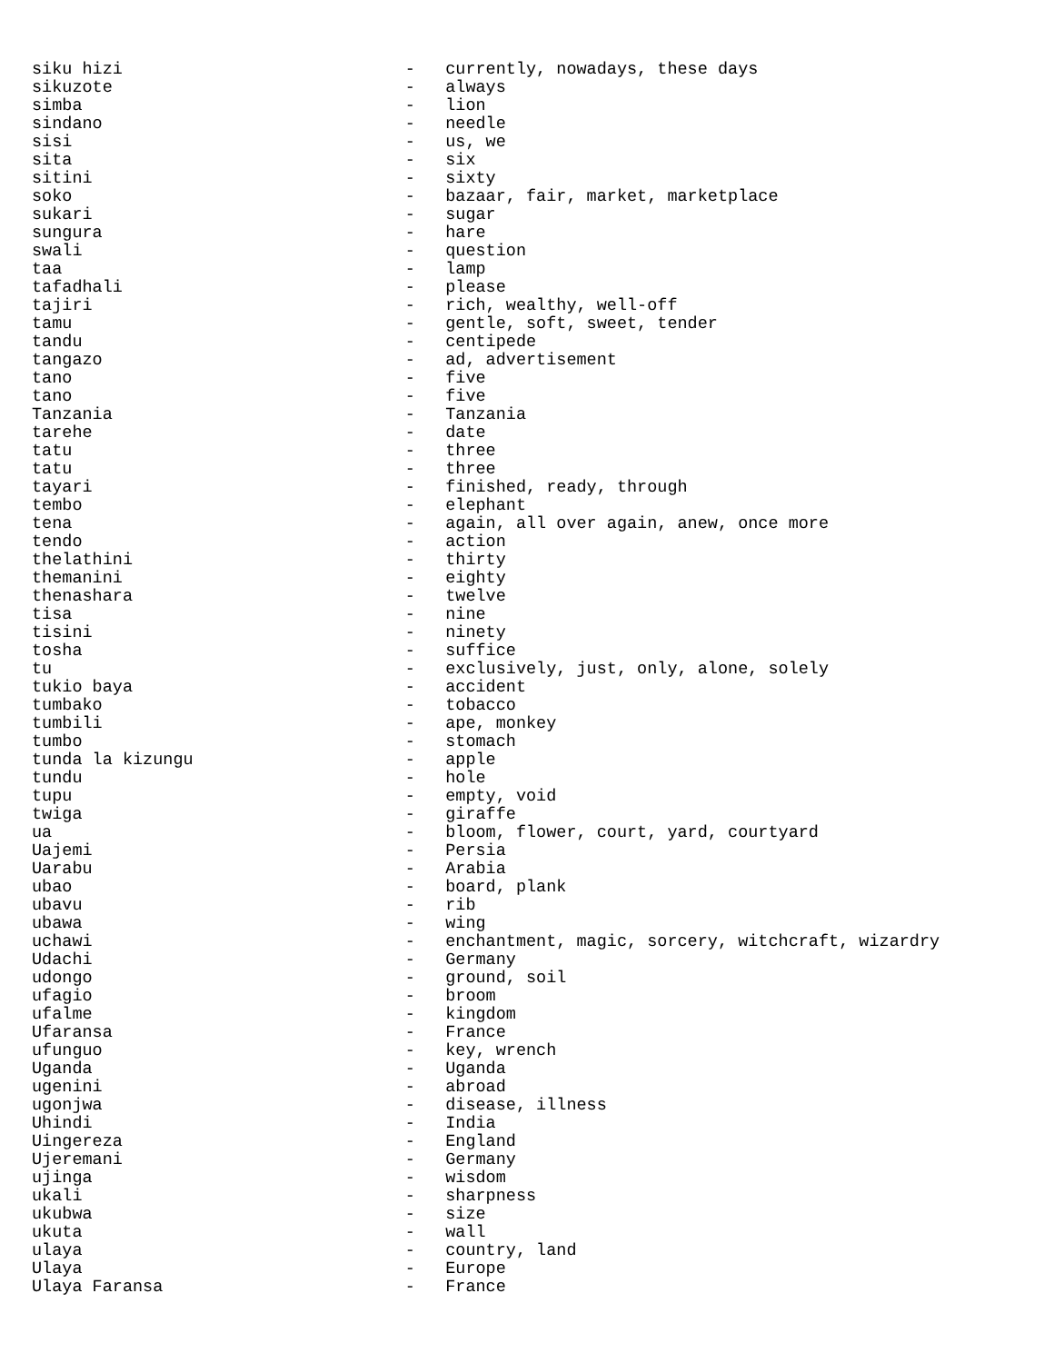siku hizi                            -   currently, nowadays, these days
sikuzote                             -   always
simba                                -   lion
sindano                              -   needle
sisi                                 -   us, we
sita                                 -   six
sitini                               -   sixty
soko                                 -   bazaar, fair, market, marketplace
sukari                               -   sugar
sungura                              -   hare
swali                                -   question
taa                                  -   lamp
tafadhali                            -   please
tajiri                               -   rich, wealthy, well-off
tamu                                 -   gentle, soft, sweet, tender
tandu                                -   centipede
tangazo                              -   ad, advertisement
tano                                 -   five
tano                                 -   five
Tanzania                             -   Tanzania
tarehe                               -   date
tatu                                 -   three
tatu                                 -   three
tayari                               -   finished, ready, through
tembo                                -   elephant
tena                                 -   again, all over again, anew, once more
tendo                                -   action
thelathini                           -   thirty
themanini                            -   eighty
thenashara                           -   twelve
tisa                                 -   nine
tisini                               -   ninety
tosha                                -   suffice
tu                                   -   exclusively, just, only, alone, solely
tukio baya                           -   accident
tumbako                              -   tobacco
tumbili                              -   ape, monkey
tumbo                                -   stomach
tunda la kizungu                     -   apple
tundu                                -   hole
tupu                                 -   empty, void
twiga                                -   giraffe
ua                                   -   bloom, flower, court, yard, courtyard
Uajemi                               -   Persia
Uarabu                               -   Arabia
ubao                                 -   board, plank
ubavu                                -   rib
ubawa                                -   wing
uchawi                               -   enchantment, magic, sorcery, witchcraft, wizardry
Udachi                               -   Germany
udongo                               -   ground, soil
ufagio                               -   broom
ufalme                               -   kingdom
Ufaransa                             -   France
ufunguo                              -   key, wrench
Uganda                               -   Uganda
ugenini                              -   abroad
ugonjwa                              -   disease, illness
Uhindi                               -   India
Uingereza                            -   England
Ujeremani                            -   Germany
ujinga                               -   wisdom
ukali                                -   sharpness
ukubwa                               -   size
ukuta                                -   wall
ulaya                                -   country, land
Ulaya                                -   Europe
Ulaya Faransa                        -   France